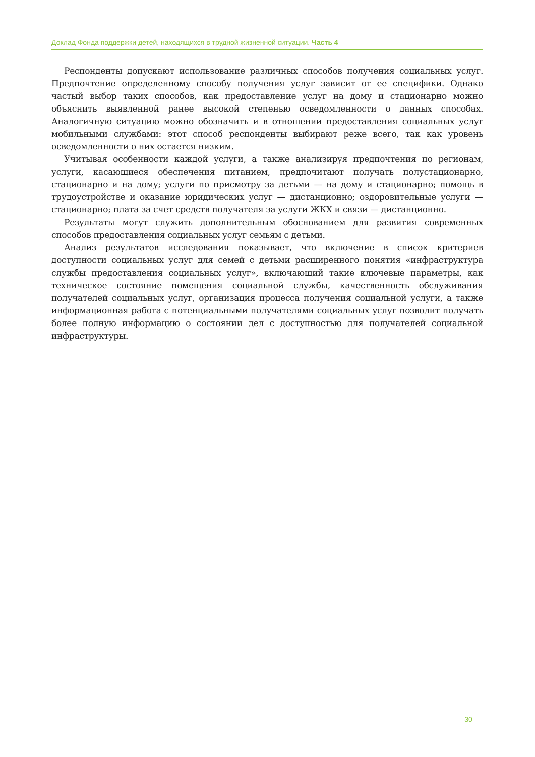Доклад Фонда поддержки детей, находящихся в трудной жизненной ситуации. Часть 4
Респонденты допускают использование различных способов получения социальных услуг. Предпочтение определенному способу получения услуг зависит от ее специфики. Однако частый выбор таких способов, как предоставление услуг на дому и стационарно можно объяснить выявленной ранее высокой степенью осведомленности о данных способах. Аналогичную ситуацию можно обозначить и в отношении предоставления социальных услуг мобильными службами: этот способ респонденты выбирают реже всего, так как уровень осведомленности о них остается низким.
Учитывая особенности каждой услуги, а также анализируя предпочтения по регионам, услуги, касающиеся обеспечения питанием, предпочитают получать полустационарно, стационарно и на дому; услуги по присмотру за детьми — на дому и стационарно; помощь в трудоустройстве и оказание юридических услуг — дистанционно; оздоровительные услуги — стационарно; плата за счет средств получателя за услуги ЖКХ и связи — дистанционно.
Результаты могут служить дополнительным обоснованием для развития современных способов предоставления социальных услуг семьям с детьми.
Анализ результатов исследования показывает, что включение в список критериев доступности социальных услуг для семей с детьми расширенного понятия «инфраструктура службы предоставления социальных услуг», включающий такие ключевые параметры, как техническое состояние помещения социальной службы, качественность обслуживания получателей социальных услуг, организация процесса получения социальной услуги, а также информационная работа с потенциальными получателями социальных услуг позволит получать более полную информацию о состоянии дел с доступностью для получателей социальной инфраструктуры.
30